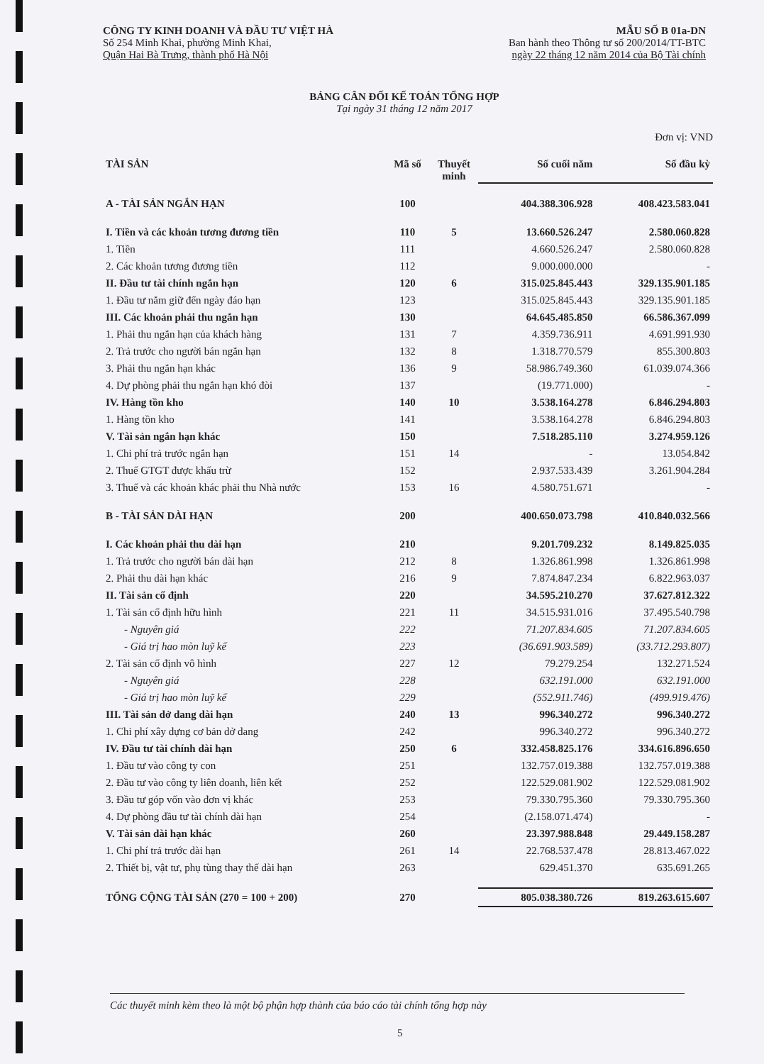CÔNG TY KINH DOANH VÀ ĐẦU TƯ VIỆT HÀ
Số 254 Minh Khai, phường Minh Khai,
Quận Hai Bà Trưng, thành phố Hà Nội
MẪU SỐ B 01a-DN
Ban hành theo Thông tư số 200/2014/TT-BTC
ngày 22 tháng 12 năm 2014 của Bộ Tài chính
BẢNG CÂN ĐỐI KẾ TOÁN TỔNG HỢP
Tại ngày 31 tháng 12 năm 2017
Đơn vị: VND
| TÀI SẢN | Mã số | Thuyết minh | Số cuối năm | Số đầu kỳ |
| --- | --- | --- | --- | --- |
| A - TÀI SẢN NGẮN HẠN | 100 | | 404.388.306.928 | 408.423.583.041 |
| I. Tiền và các khoản tương đương tiền | 110 | 5 | 13.660.526.247 | 2.580.060.828 |
| 1. Tiền | 111 | | 4.660.526.247 | 2.580.060.828 |
| 2. Các khoản tương đương tiền | 112 | | 9.000.000.000 | - |
| II. Đầu tư tài chính ngắn hạn | 120 | 6 | 315.025.845.443 | 329.135.901.185 |
| 1. Đầu tư nắm giữ đến ngày đáo hạn | 123 | | 315.025.845.443 | 329.135.901.185 |
| III. Các khoản phải thu ngắn hạn | 130 | | 64.645.485.850 | 66.586.367.099 |
| 1. Phải thu ngắn hạn của khách hàng | 131 | 7 | 4.359.736.911 | 4.691.991.930 |
| 2. Trả trước cho người bán ngắn hạn | 132 | 8 | 1.318.770.579 | 855.300.803 |
| 3. Phải thu ngắn hạn khác | 136 | 9 | 58.986.749.360 | 61.039.074.366 |
| 4. Dự phòng phải thu ngắn hạn khó đòi | 137 | | (19.771.000) | - |
| IV. Hàng tồn kho | 140 | 10 | 3.538.164.278 | 6.846.294.803 |
| 1. Hàng tồn kho | 141 | | 3.538.164.278 | 6.846.294.803 |
| V. Tài sản ngắn hạn khác | 150 | | 7.518.285.110 | 3.274.959.126 |
| 1. Chi phí trả trước ngắn hạn | 151 | 14 | - | 13.054.842 |
| 2. Thuế GTGT được khấu trừ | 152 | | 2.937.533.439 | 3.261.904.284 |
| 3. Thuế và các khoản khác phải thu Nhà nước | 153 | 16 | 4.580.751.671 | - |
| B - TÀI SẢN DÀI HẠN | 200 | | 400.650.073.798 | 410.840.032.566 |
| I. Các khoản phải thu dài hạn | 210 | | 9.201.709.232 | 8.149.825.035 |
| 1. Trả trước cho người bán dài hạn | 212 | 8 | 1.326.861.998 | 1.326.861.998 |
| 2. Phải thu dài hạn khác | 216 | 9 | 7.874.847.234 | 6.822.963.037 |
| II. Tài sản cố định | 220 | | 34.595.210.270 | 37.627.812.322 |
| 1. Tài sản cố định hữu hình | 221 | 11 | 34.515.931.016 | 37.495.540.798 |
| - Nguyên giá | 222 | | 71.207.834.605 | 71.207.834.605 |
| - Giá trị hao mòn luỹ kế | 223 | | (36.691.903.589) | (33.712.293.807) |
| 2. Tài sản cố định vô hình | 227 | 12 | 79.279.254 | 132.271.524 |
| - Nguyên giá | 228 | | 632.191.000 | 632.191.000 |
| - Giá trị hao mòn luỹ kế | 229 | | (552.911.746) | (499.919.476) |
| III. Tài sản dở dang dài hạn | 240 | 13 | 996.340.272 | 996.340.272 |
| 1. Chi phí xây dựng cơ bản dở dang | 242 | | 996.340.272 | 996.340.272 |
| IV. Đầu tư tài chính dài hạn | 250 | 6 | 332.458.825.176 | 334.616.896.650 |
| 1. Đầu tư vào công ty con | 251 | | 132.757.019.388 | 132.757.019.388 |
| 2. Đầu tư vào công ty liên doanh, liên kết | 252 | | 122.529.081.902 | 122.529.081.902 |
| 3. Đầu tư góp vốn vào đơn vị khác | 253 | | 79.330.795.360 | 79.330.795.360 |
| 4. Dự phòng đầu tư tài chính dài hạn | 254 | | (2.158.071.474) | - |
| V. Tài sản dài hạn khác | 260 | | 23.397.988.848 | 29.449.158.287 |
| 1. Chi phí trả trước dài hạn | 261 | 14 | 22.768.537.478 | 28.813.467.022 |
| 2. Thiết bị, vật tư, phụ tùng thay thế dài hạn | 263 | | 629.451.370 | 635.691.265 |
| TỔNG CỘNG TÀI SẢN (270 = 100 + 200) | 270 | | 805.038.380.726 | 819.263.615.607 |
Các thuyết minh kèm theo là một bộ phận hợp thành của báo cáo tài chính tổng hợp này
5